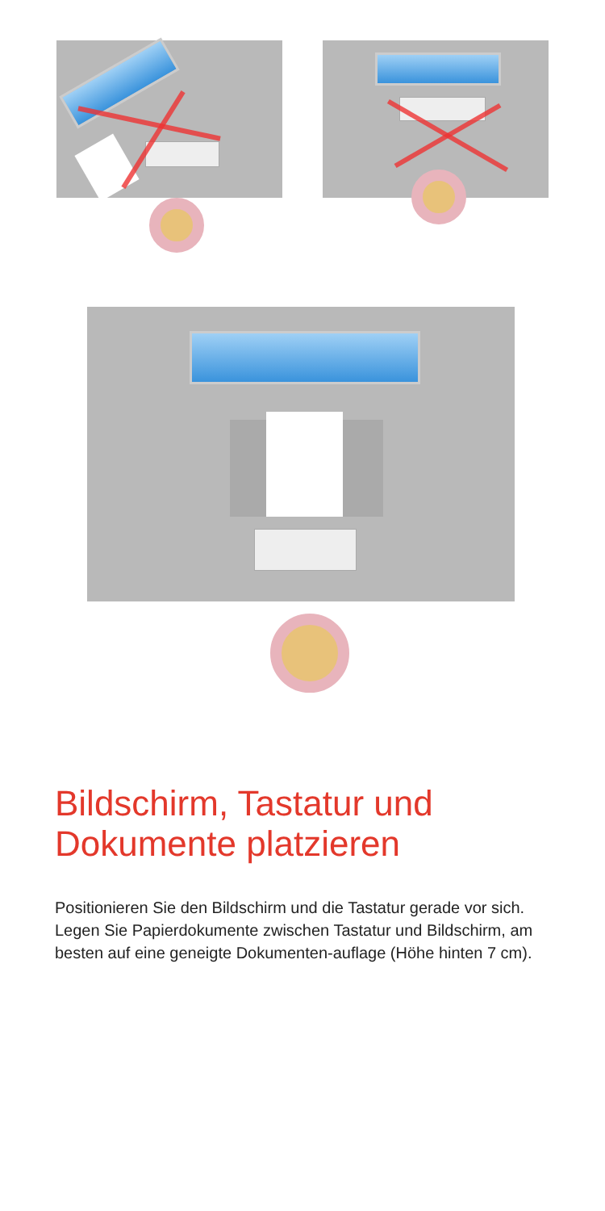Bildschirm, Tastatur und
Dokumente platzieren
Positionieren Sie den Bildschirm und die Tastatur gerade vor sich. Legen Sie Papierdokumente zwischen Tastatur und Bildschirm, am besten auf eine geneigte Dokumenten-auflage (Höhe hinten 7 cm).